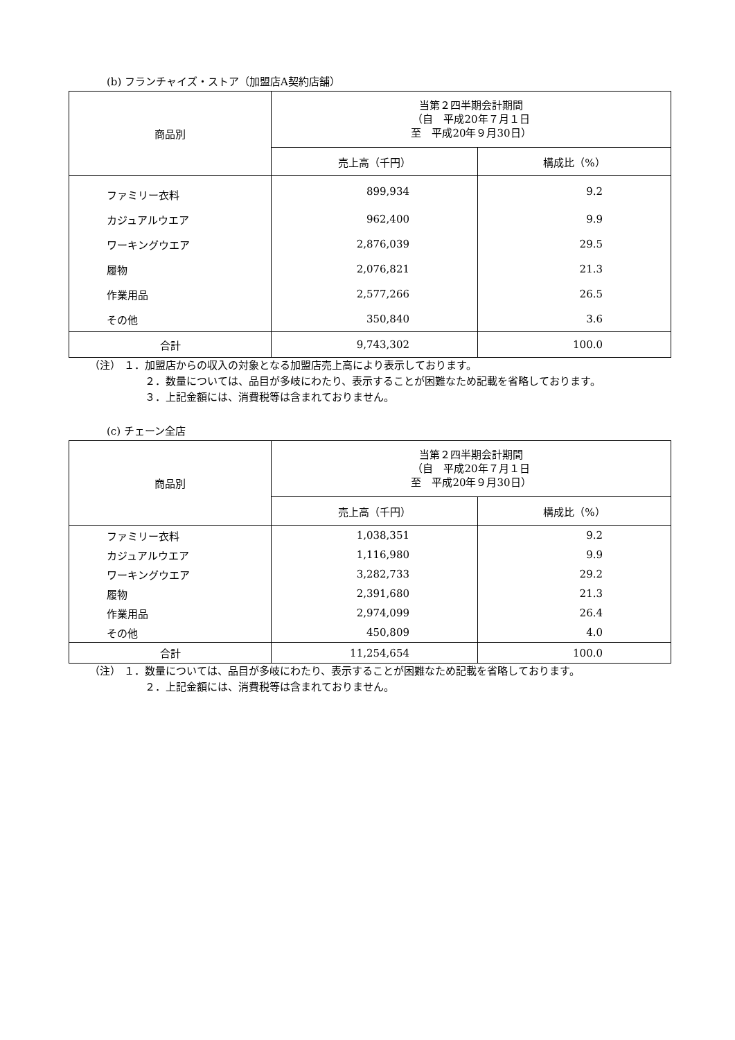(b) フランチャイズ・ストア（加盟店A契約店舗）
| 商品別 | 当第２四半期会計期間 （自 平成20年７月１日 至 平成20年９月30日） | |
| --- | --- | --- |
| | 売上高（千円） | 構成比（%） |
| ファミリー衣料 | 899,934 | 9.2 |
| カジュアルウエア | 962,400 | 9.9 |
| ワーキングウエア | 2,876,039 | 29.5 |
| 履物 | 2,076,821 | 21.3 |
| 作業用品 | 2,577,266 | 26.5 |
| その他 | 350,840 | 3.6 |
| 合計 | 9,743,302 | 100.0 |
（注） １．加盟店からの収入の対象となる加盟店売上高により表示しております。
２．数量については、品目が多岐にわたり、表示することが困難なため記載を省略しております。
３．上記金額には、消費税等は含まれておりません。
(c) チェーン全店
| 商品別 | 当第２四半期会計期間 （自 平成20年７月１日 至 平成20年９月30日） | |
| --- | --- | --- |
| | 売上高（千円） | 構成比（%） |
| ファミリー衣料 | 1,038,351 | 9.2 |
| カジュアルウエア | 1,116,980 | 9.9 |
| ワーキングウエア | 3,282,733 | 29.2 |
| 履物 | 2,391,680 | 21.3 |
| 作業用品 | 2,974,099 | 26.4 |
| その他 | 450,809 | 4.0 |
| 合計 | 11,254,654 | 100.0 |
（注） １．数量については、品目が多岐にわたり、表示することが困難なため記載を省略しております。
２．上記金額には、消費税等は含まれておりません。